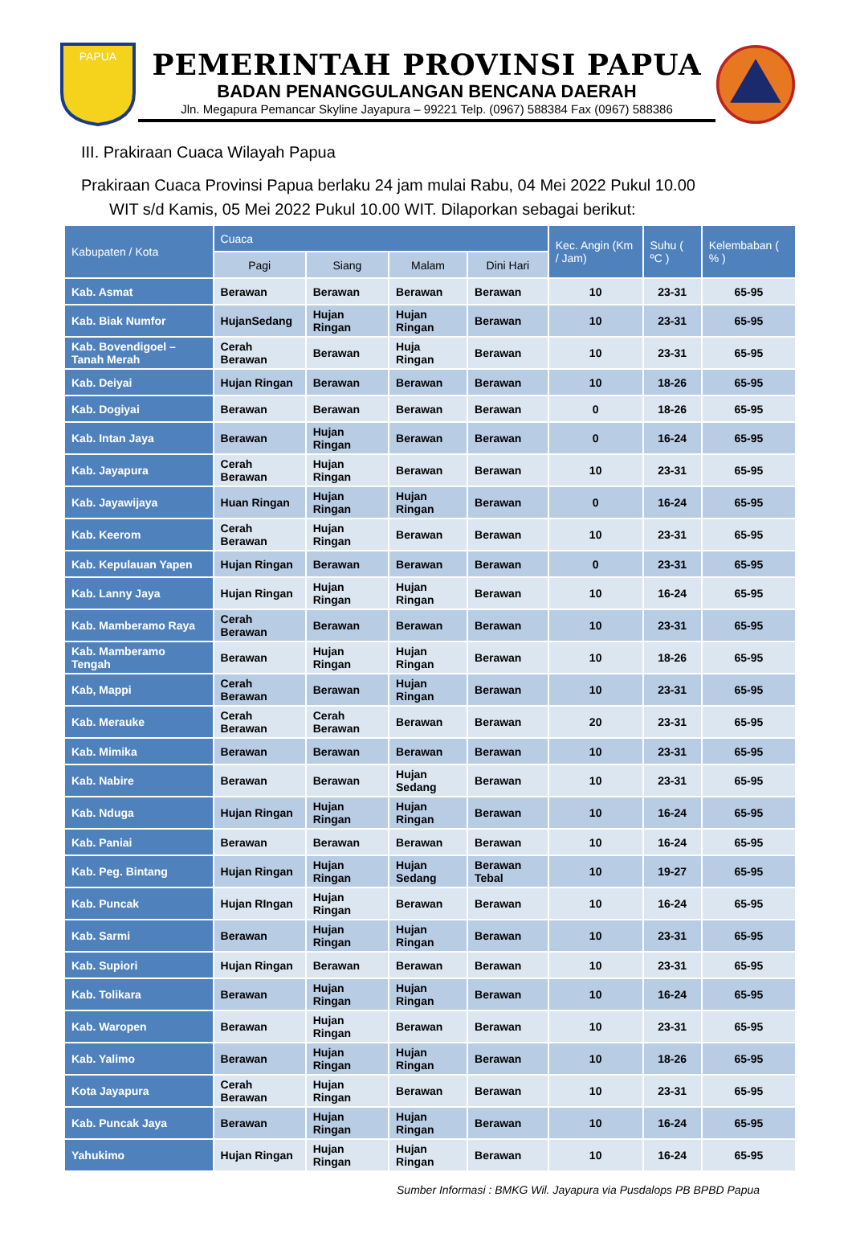PAPUA
PEMERINTAH PROVINSI PAPUA
BADAN PENANGGULANGAN BENCANA DAERAH
Jln. Megapura Pemancar Skyline Jayapura – 99221 Telp. (0967) 588384 Fax (0967) 588386
III. Prakiraan Cuaca Wilayah Papua
Prakiraan Cuaca Provinsi Papua berlaku 24 jam mulai Rabu, 04 Mei 2022 Pukul 10.00
WIT s/d Kamis, 05 Mei 2022 Pukul 10.00 WIT. Dilaporkan sebagai berikut:
| Kabupaten / Kota | Cuaca | | | | Kec. Angin (Km / Jam) | Suhu ( ºC ) | Kelembaban ( % ) |
| --- | --- | --- | --- | --- | --- | --- | --- |
| | Pagi | Siang | Malam | Dini Hari | | | |
| Kab. Asmat | Berawan | Berawan | Berawan | Berawan | 10 | 23-31 | 65-95 |
| Kab. Biak Numfor | HujanSedang | Hujan Ringan | Hujan Ringan | Berawan | 10 | 23-31 | 65-95 |
| Kab. Bovendigoel – Tanah Merah | Cerah Berawan | Berawan | Huja Ringan | Berawan | 10 | 23-31 | 65-95 |
| Kab. Deiyai | Hujan Ringan | Berawan | Berawan | Berawan | 10 | 18-26 | 65-95 |
| Kab. Dogiyai | Berawan | Berawan | Berawan | Berawan | 0 | 18-26 | 65-95 |
| Kab. Intan Jaya | Berawan | Hujan Ringan | Berawan | Berawan | 0 | 16-24 | 65-95 |
| Kab. Jayapura | Cerah Berawan | Hujan Ringan | Berawan | Berawan | 10 | 23-31 | 65-95 |
| Kab. Jayawijaya | Huan Ringan | Hujan Ringan | Hujan Ringan | Berawan | 0 | 16-24 | 65-95 |
| Kab. Keerom | Cerah Berawan | Hujan Ringan | Berawan | Berawan | 10 | 23-31 | 65-95 |
| Kab. Kepulauan Yapen | Hujan Ringan | Berawan | Berawan | Berawan | 0 | 23-31 | 65-95 |
| Kab. Lanny Jaya | Hujan Ringan | Hujan Ringan | Hujan Ringan | Berawan | 10 | 16-24 | 65-95 |
| Kab. Mamberamo Raya | Cerah Berawan | Berawan | Berawan | Berawan | 10 | 23-31 | 65-95 |
| Kab. Mamberamo Tengah | Berawan | Hujan Ringan | Hujan Ringan | Berawan | 10 | 18-26 | 65-95 |
| Kab, Mappi | Cerah Berawan | Berawan | Hujan Ringan | Berawan | 10 | 23-31 | 65-95 |
| Kab. Merauke | Cerah Berawan | Cerah Berawan | Berawan | Berawan | 20 | 23-31 | 65-95 |
| Kab. Mimika | Berawan | Berawan | Berawan | Berawan | 10 | 23-31 | 65-95 |
| Kab. Nabire | Berawan | Berawan | Hujan Sedang | Berawan | 10 | 23-31 | 65-95 |
| Kab. Nduga | Hujan Ringan | Hujan Ringan | Hujan Ringan | Berawan | 10 | 16-24 | 65-95 |
| Kab. Paniai | Berawan | Berawan | Berawan | Berawan | 10 | 16-24 | 65-95 |
| Kab. Peg. Bintang | Hujan Ringan | Hujan Ringan | Hujan Sedang | Berawan Tebal | 10 | 19-27 | 65-95 |
| Kab. Puncak | Hujan RIngan | Hujan Ringan | Berawan | Berawan | 10 | 16-24 | 65-95 |
| Kab. Sarmi | Berawan | Hujan Ringan | Hujan Ringan | Berawan | 10 | 23-31 | 65-95 |
| Kab. Supiori | Hujan Ringan | Berawan | Berawan | Berawan | 10 | 23-31 | 65-95 |
| Kab. Tolikara | Berawan | Hujan Ringan | Hujan Ringan | Berawan | 10 | 16-24 | 65-95 |
| Kab. Waropen | Berawan | Hujan Ringan | Berawan | Berawan | 10 | 23-31 | 65-95 |
| Kab. Yalimo | Berawan | Hujan Ringan | Hujan Ringan | Berawan | 10 | 18-26 | 65-95 |
| Kota Jayapura | Cerah Berawan | Hujan Ringan | Berawan | Berawan | 10 | 23-31 | 65-95 |
| Kab. Puncak Jaya | Berawan | Hujan Ringan | Hujan Ringan | Berawan | 10 | 16-24 | 65-95 |
| Yahukimo | Hujan Ringan | Hujan Ringan | Hujan Ringan | Berawan | 10 | 16-24 | 65-95 |
Sumber Informasi : BMKG Wil. Jayapura via Pusdalops PB BPBD Papua